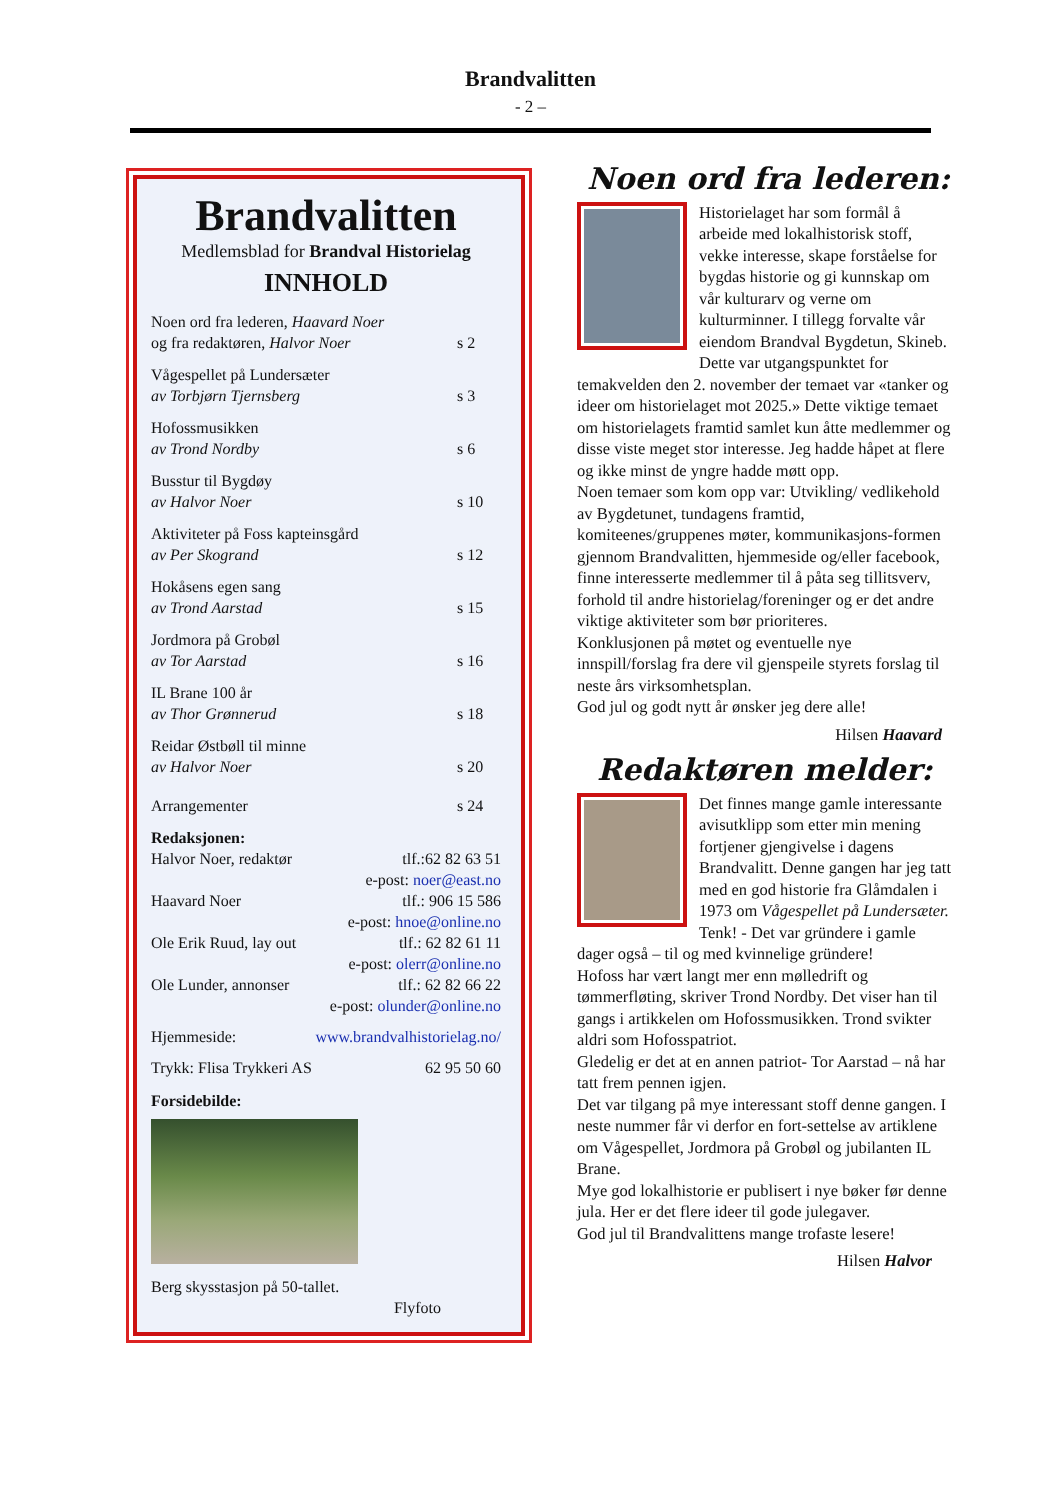Brandvalitten
- 2 –
Brandvalitten
Medlemsblad for Brandval Historielag
INNHOLD
Noen ord fra lederen, Haavard Noer
og fra redaktøren, Halvor Noer
s 2
Vågespellet på Lundersæter
av Torbjørn Tjernsberg
s 3
Hofossmusikken
av Trond Nordby
s 6
Busstur til Bygdøy
av Halvor Noer
s 10
Aktiviteter på Foss kapteinsgård
av Per Skogrand
s 12
Hokåsens egen sang
av Trond Aarstad
s 15
Jordmora på Grobøl
av Tor Aarstad
s 16
IL Brane 100 år
av Thor Grønnerud
s 18
Reidar Østbøll til minne
av Halvor Noer
s 20
Arrangementer s 24
Redaksjonen:
Halvor Noer, redaktør tlf.:62 82 63 51
e-post: noer@east.no
Haavard Noer tlf.: 906 15 586
e-post: hnoe@online.no
Ole Erik Ruud, lay out tlf.: 62 82 61 11
e-post: olerr@online.no
Ole Lunder, annonser tlf.: 62 82 66 22
e-post: olunder@online.no
Hjemmeside: www.brandvalhistorielag.no/
Trykk: Flisa Trykkeri AS 62 95 50 60
Forsidebilde:
Berg skysstasjon på 50-tallet.
Flyfoto
Noen ord fra lederen:
Historielaget har som formål å arbeide med lokalhistorisk stoff, vekke interesse, skape forståelse for bygdas historie og gi kunnskap om vår kulturarv og verne om kulturminner. I tillegg forvalte vår eiendom Brandval Bygdetun, Skineb.
Dette var utgangspunktet for temakvelden den 2. november der temaet var «tanker og ideer om historielaget mot 2025.» Dette viktige temaet om historielagets framtid samlet kun åtte medlemmer og disse viste meget stor interesse. Jeg hadde håpet at flere og ikke minst de yngre hadde møtt opp.
Noen temaer som kom opp var: Utvikling/ vedlikehold av Bygdetunet, tundagens framtid, komiteenes/gruppenes møter, kommunikasjons-formen gjennom Brandvalitten, hjemmeside og/eller facebook, finne interesserte medlemmer til å påta seg tillitsverv, forhold til andre historielag/foreninger og er det andre viktige aktiviteter som bør prioriteres.
Konklusjonen på møtet og eventuelle nye innspill/forslag fra dere vil gjenspeile styrets forslag til neste års virksomhetsplan.
God jul og godt nytt år ønsker jeg dere alle!
Hilsen Haavard
Redaktøren melder:
Det finnes mange gamle interessante avisutklipp som etter min mening fortjener gjengivelse i dagens Brandvalitt. Denne gangen har jeg tatt med en god historie fra Glåmdalen i 1973 om Vågespellet på Lundersæter.
Tenk! - Det var gründere i gamle dager også – til og med kvinnelige gründere!
Hofoss har vært langt mer enn mølledrift og tømmerfløting, skriver Trond Nordby. Det viser han til gangs i artikkelen om Hofossmusikken. Trond svikter aldri som Hofosspatriot.
Gledelig er det at en annen patriot- Tor Aarstad – nå har tatt frem pennen igjen.
Det var tilgang på mye interessant stoff denne gangen. I neste nummer får vi derfor en fort-settelse av artiklene om Vågespellet, Jordmora på Grobøl og jubilanten IL Brane.
Mye god lokalhistorie er publisert i nye bøker før denne jula. Her er det flere ideer til gode julegaver.
God jul til Brandvalittens mange trofaste lesere!
Hilsen Halvor